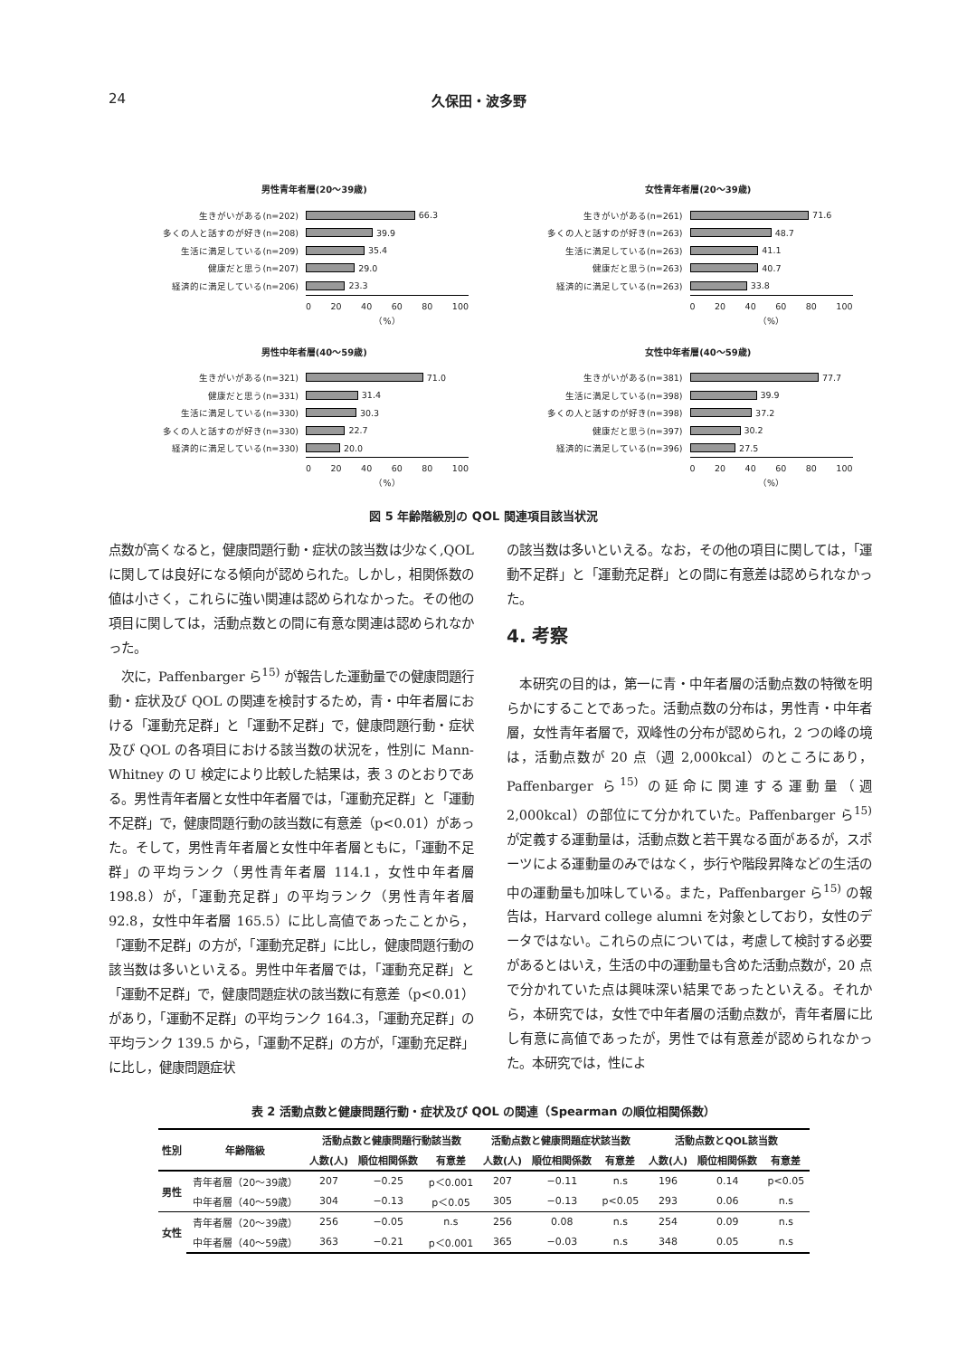24 久保田・波多野
男性青年者層(20～39歳)
生きがいがある(n=202) 66.3
多くの人と話すのが好き(n=208) 39.9
生活に満足している(n=209) 35.4
健康だと思う(n=207) 29.0
経済的に満足している(n=206) 23.3
0 20 40 60 80 100
（%）
女性青年者層(20～39歳)
生きがいがある(n=261) 71.6
多くの人と話すのが好き(n=263) 48.7
生活に満足している(n=263) 41.1
健康だと思う(n=263) 40.7
経済的に満足している(n=263) 33.8
0 20 40 60 80 100
（%）
男性中年者層(40～59歳)
生きがいがある(n=321) 71.0
健康だと思う(n=331) 31.4
生活に満足している(n=330) 30.3
多くの人と話すのが好き(n=330) 22.7
経済的に満足している(n=330) 20.0
0 20 40 60 80 100
（%）
女性中年者層(40～59歳)
生きがいがある(n=381) 77.7
生活に満足している(n=398) 39.9
多くの人と話すのが好き(n=398) 37.2
健康だと思う(n=397) 30.2
経済的に満足している(n=396) 27.5
0 20 40 60 80 100
（%）
図 5 年齢階級別の QOL 関連項目該当状況
点数が高くなると，健康問題行動・症状の該当数は少なく,QOLに関しては良好になる傾向が認められた。しかし，相関係数の値は小さく，これらに強い関連は認められなかった。その他の項目に関しては，活動点数との間に有意な関連は認められなかった。
　次に，Paffenbarger ら<sup>15)</sup> が報告した運動量での健康問題行動・症状及び QOL の関連を検討するため，青・中年者層における「運動充足群」と「運動不足群」で，健康問題行動・症状及び QOL の各項目における該当数の状況を，性別に Mann-Whitney の U 検定により比較した結果は，表 3 のとおりである。男性青年者層と女性中年者層では，「運動充足群」と「運動不足群」で，健康問題行動の該当数に有意差（p<0.01）があった。そして，男性青年者層と女性中年者層ともに，「運動不足群」の平均ランク（男性青年者層 114.1，女性中年者層 198.8）が，「運動充足群」の平均ランク（男性青年者層 92.8，女性中年者層 165.5）に比し高値であったことから，「運動不足群」の方が，「運動充足群」に比し，健康問題行動の該当数は多いといえる。男性中年者層では，「運動充足群」と「運動不足群」で，健康問題症状の該当数に有意差（p<0.01）があり，「運動不足群」の平均ランク 164.3，「運動充足群」の平均ランク 139.5 から，「運動不足群」の方が，「運動充足群」に比し，健康問題症状
の該当数は多いといえる。なお，その他の項目に関しては，「運動不足群」と「運動充足群」との間に有意差は認められなかった。
4. 考察
　本研究の目的は，第一に青・中年者層の活動点数の特徴を明らかにすることであった。活動点数の分布は，男性青・中年者層，女性青年者層で，双峰性の分布が認められ，2 つの峰の境は，活動点数が 20 点（週 2,000kcal）のところにあり，Paffenbarger ら<sup>15)</sup> の延命に関連する運動量（週 2,000kcal）の部位にて分かれていた。Paffenbarger ら<sup>15)</sup> が定義する運動量は，活動点数と若干異なる面があるが，スポーツによる運動量のみではなく，歩行や階段昇降などの生活の中の運動量も加味している。また，Paffenbarger ら<sup>15)</sup> の報告は，Harvard college alumni を対象としており，女性のデータではない。これらの点については，考慮して検討する必要があるとはいえ，生活の中の運動量も含めた活動点数が，20 点で分かれていた点は興味深い結果であったといえる。それから，本研究では，女性で中年者層の活動点数が，青年者層に比し有意に高値であったが，男性では有意差が認められなかった。本研究では，性によ
表 2 活動点数と健康問題行動・症状及び QOL の関連（Spearman の順位相関係数）
| 性別 | 年齢階級 | 活動点数と健康問題行動該当数 | | | 活動点数と健康問題症状該当数 | | | 活動点数とQOL該当数 | | |
| --- | --- | --- | --- | --- | --- | --- | --- | --- | --- | --- |
| | | 人数(人) | 順位相関係数 | 有意差 | 人数(人) | 順位相関係数 | 有意差 | 人数(人) | 順位相関係数 | 有意差 |
| 男性 | 青年者層（20～39歳） | 207 | −0.25 | p＜0.001 | 207 | −0.11 | n.s | 196 | 0.14 | p<0.05 |
| | 中年者層（40～59歳） | 304 | −0.13 | p＜0.05 | 305 | −0.13 | p<0.05 | 293 | 0.06 | n.s |
| 女性 | 青年者層（20～39歳） | 256 | −0.05 | n.s | 256 | 0.08 | n.s | 254 | 0.09 | n.s |
| | 中年者層（40～59歳） | 363 | −0.21 | p＜0.001 | 365 | −0.03 | n.s | 348 | 0.05 | n.s |